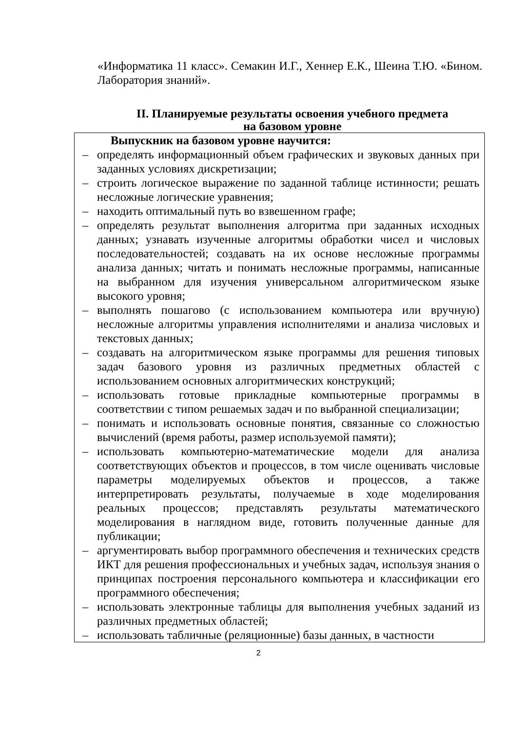«Информатика 11 класс». Семакин И.Г., Хеннер Е.К., Шеина Т.Ю. «Бином. Лаборатория знаний».
II. Планируемые результаты освоения учебного предмета
на базовом уровне
| Выпускник на базовом уровне научится: – определять информационный объем графических и звуковых данных при заданных условиях дискретизации; – строить логическое выражение по заданной таблице истинности; решать несложные логические уравнения; – находить оптимальный путь во взвешенном графе; – определять результат выполнения алгоритма при заданных исходных данных; узнавать изученные алгоритмы обработки чисел и числовых последовательностей; создавать на их основе несложные программы анализа данных; читать и понимать несложные программы, написанные на выбранном для изучения универсальном алгоритмическом языке высокого уровня; – выполнять пошагово (с использованием компьютера или вручную) несложные алгоритмы управления исполнителями и анализа числовых и текстовых данных; – создавать на алгоритмическом языке программы для решения типовых задач базового уровня из различных предметных областей с использованием основных алгоритмических конструкций; – использовать готовые прикладные компьютерные программы в соответствии с типом решаемых задач и по выбранной специализации; – понимать и использовать основные понятия, связанные со сложностью вычислений (время работы, размер используемой памяти); – использовать компьютерно-математические модели для анализа соответствующих объектов и процессов, в том числе оценивать числовые параметры моделируемых объектов и процессов, а также интерпретировать результаты, получаемые в ходе моделирования реальных процессов; представлять результаты математического моделирования в наглядном виде, готовить полученные данные для публикации; – аргументировать выбор программного обеспечения и технических средств ИКТ для решения профессиональных и учебных задач, используя знания о принципах построения персонального компьютера и классификации его программного обеспечения; – использовать электронные таблицы для выполнения учебных заданий из различных предметных областей; – использовать табличные (реляционные) базы данных, в частности |
2